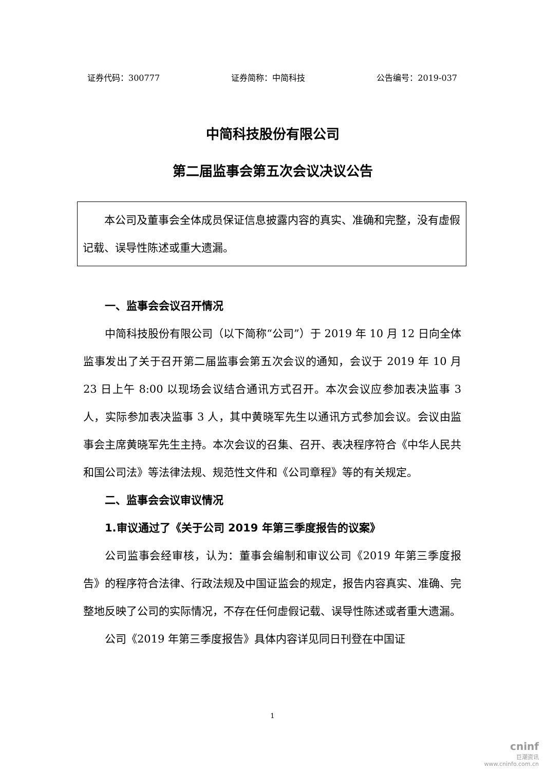证券代码：300777 证券简称：中简科技 公告编号：2019-037
中简科技股份有限公司
第二届监事会第五次会议决议公告
本公司及董事会全体成员保证信息披露内容的真实、准确和完整，没有虚假记载、误导性陈述或重大遗漏。
一、监事会会议召开情况
中简科技股份有限公司（以下简称“公司”）于 2019 年 10 月 12 日向全体监事发出了关于召开第二届监事会第五次会议的通知，会议于 2019 年 10 月 23 日上午 8:00 以现场会议结合通讯方式召开。本次会议应参加表决监事 3 人，实际参加表决监事 3 人，其中黄晓军先生以通讯方式参加会议。会议由监事会主席黄晓军先生主持。本次会议的召集、召开、表决程序符合《中华人民共和国公司法》等法律法规、规范性文件和《公司章程》等的有关规定。
二、监事会会议审议情况
1.审议通过了《关于公司 2019 年第三季度报告的议案》
公司监事会经审核，认为：董事会编制和审议公司《2019 年第三季度报告》的程序符合法律、行政法规及中国证监会的规定，报告内容真实、准确、完整地反映了公司的实际情况，不存在任何虚假记载、误导性陈述或者重大遗漏。
公司《2019 年第三季度报告》具体内容详见同日刊登在中国证
1
cninf
巨潮资讯
www.cninfo.com.cn